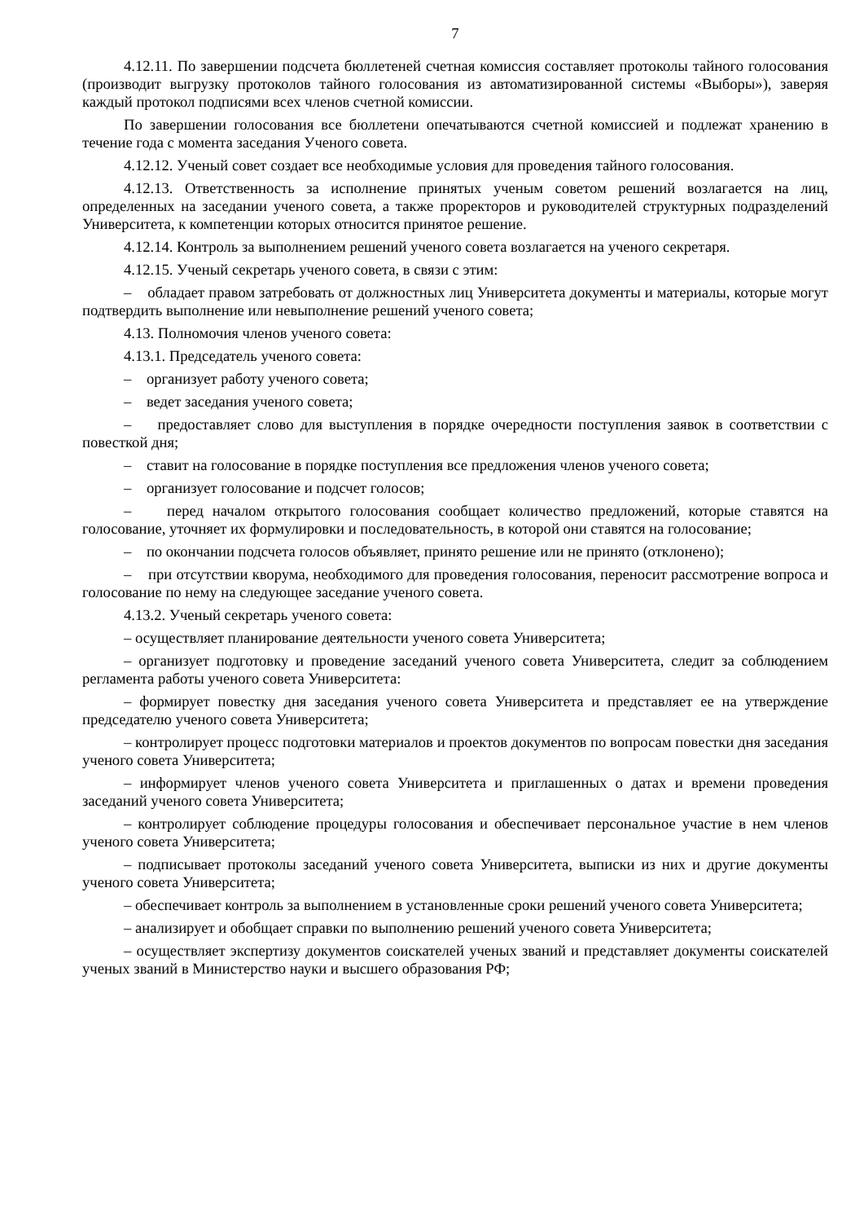7
4.12.11. По завершении подсчета бюллетеней счетная комиссия составляет протоколы тайного голосования (производит выгрузку протоколов тайного голосования из автоматизированной системы «Выборы»), заверяя каждый протокол подписями всех членов счетной комиссии.
По завершении голосования все бюллетени опечатываются счетной комиссией и подлежат хранению в течение года с момента заседания Ученого совета.
4.12.12. Ученый совет создает все необходимые условия для проведения тайного голосования.
4.12.13. Ответственность за исполнение принятых ученым советом решений возлагается на лиц, определенных на заседании ученого совета, а также проректоров и руководителей структурных подразделений Университета, к компетенции которых относится принятое решение.
4.12.14. Контроль за выполнением решений ученого совета возлагается на ученого секретаря.
4.12.15. Ученый секретарь ученого совета, в связи с этим:
– обладает правом затребовать от должностных лиц Университета документы и материалы, которые могут подтвердить выполнение или невыполнение решений ученого совета;
4.13. Полномочия членов ученого совета:
4.13.1. Председатель ученого совета:
– организует работу ученого совета;
– ведет заседания ученого совета;
– предоставляет слово для выступления в порядке очередности поступления заявок в соответствии с повесткой дня;
– ставит на голосование в порядке поступления все предложения членов ученого совета;
– организует голосование и подсчет голосов;
– перед началом открытого голосования сообщает количество предложений, которые ставятся на голосование, уточняет их формулировки и последовательность, в которой они ставятся на голосование;
– по окончании подсчета голосов объявляет, принято решение или не принято (отклонено);
– при отсутствии кворума, необходимого для проведения голосования, переносит рассмотрение вопроса и голосование по нему на следующее заседание ученого совета.
4.13.2. Ученый секретарь ученого совета:
– осуществляет планирование деятельности ученого совета Университета;
– организует подготовку и проведение заседаний ученого совета Университета, следит за соблюдением регламента работы ученого совета Университета:
– формирует повестку дня заседания ученого совета Университета и представляет ее на утверждение председателю ученого совета Университета;
– контролирует процесс подготовки материалов и проектов документов по вопросам повестки дня заседания ученого совета Университета;
– информирует членов ученого совета Университета и приглашенных о датах и времени проведения заседаний ученого совета Университета;
– контролирует соблюдение процедуры голосования и обеспечивает персональное участие в нем членов ученого совета Университета;
– подписывает протоколы заседаний ученого совета Университета, выписки из них и другие документы ученого совета Университета;
– обеспечивает контроль за выполнением в установленные сроки решений ученого совета Университета;
– анализирует и обобщает справки по выполнению решений ученого совета Университета;
– осуществляет экспертизу документов соискателей ученых званий и представляет документы соискателей ученых званий в Министерство науки и высшего образования РФ;